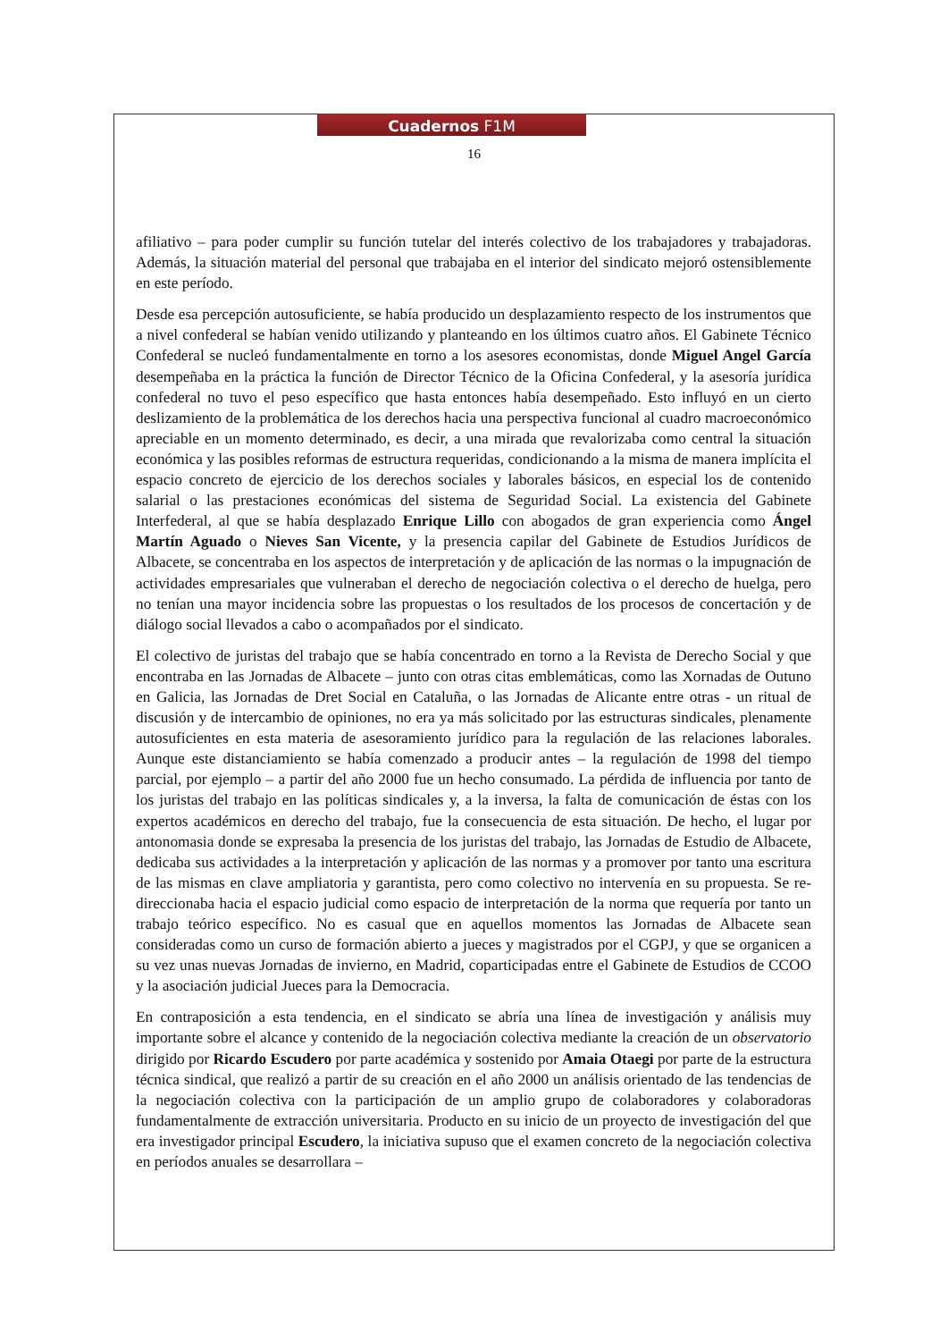Cuadernos F1M
16
afiliativo – para poder cumplir su función tutelar del interés colectivo de los trabajadores y trabajadoras. Además, la situación material del personal que trabajaba en el interior del sindicato mejoró ostensiblemente en este período.
Desde esa percepción autosuficiente, se había producido un desplazamiento respecto de los instrumentos que a nivel confederal se habían venido utilizando y planteando en los últimos cuatro años. El Gabinete Técnico Confederal se nucleó fundamentalmente en torno a los asesores economistas, donde Miguel Angel García desempeñaba en la práctica la función de Director Técnico de la Oficina Confederal, y la asesoría jurídica confederal no tuvo el peso específico que hasta entonces había desempeñado. Esto influyó en un cierto deslizamiento de la problemática de los derechos hacia una perspectiva funcional al cuadro macroeconómico apreciable en un momento determinado, es decir, a una mirada que revalorizaba como central la situación económica y las posibles reformas de estructura requeridas, condicionando a la misma de manera implícita el espacio concreto de ejercicio de los derechos sociales y laborales básicos, en especial los de contenido salarial o las prestaciones económicas del sistema de Seguridad Social. La existencia del Gabinete Interfederal, al que se había desplazado Enrique Lillo con abogados de gran experiencia como Ángel Martín Aguado o Nieves San Vicente, y la presencia capilar del Gabinete de Estudios Jurídicos de Albacete, se concentraba en los aspectos de interpretación y de aplicación de las normas o la impugnación de actividades empresariales que vulneraban el derecho de negociación colectiva o el derecho de huelga, pero no tenían una mayor incidencia sobre las propuestas o los resultados de los procesos de concertación y de diálogo social llevados a cabo o acompañados por el sindicato.
El colectivo de juristas del trabajo que se había concentrado en torno a la Revista de Derecho Social y que encontraba en las Jornadas de Albacete – junto con otras citas emblemáticas, como las Xornadas de Outuno en Galicia, las Jornadas de Dret Social en Cataluña, o las Jornadas de Alicante entre otras - un ritual de discusión y de intercambio de opiniones, no era ya más solicitado por las estructuras sindicales, plenamente autosuficientes en esta materia de asesoramiento jurídico para la regulación de las relaciones laborales. Aunque este distanciamiento se había comenzado a producir antes – la regulación de 1998 del tiempo parcial, por ejemplo – a partir del año 2000 fue un hecho consumado. La pérdida de influencia por tanto de los juristas del trabajo en las políticas sindicales y, a la inversa, la falta de comunicación de éstas con los expertos académicos en derecho del trabajo, fue la consecuencia de esta situación. De hecho, el lugar por antonomasia donde se expresaba la presencia de los juristas del trabajo, las Jornadas de Estudio de Albacete, dedicaba sus actividades a la interpretación y aplicación de las normas y a promover por tanto una escritura de las mismas en clave ampliatoria y garantista, pero como colectivo no intervenía en su propuesta. Se re-direccionaba hacia el espacio judicial como espacio de interpretación de la norma que requería por tanto un trabajo teórico específico. No es casual que en aquellos momentos las Jornadas de Albacete sean consideradas como un curso de formación abierto a jueces y magistrados por el CGPJ, y que se organicen a su vez unas nuevas Jornadas de invierno, en Madrid, coparticipadas entre el Gabinete de Estudios de CCOO y la asociación judicial Jueces para la Democracia.
En contraposición a esta tendencia, en el sindicato se abría una línea de investigación y análisis muy importante sobre el alcance y contenido de la negociación colectiva mediante la creación de un observatorio dirigido por Ricardo Escudero por parte académica y sostenido por Amaia Otaegi por parte de la estructura técnica sindical, que realizó a partir de su creación en el año 2000 un análisis orientado de las tendencias de la negociación colectiva con la participación de un amplio grupo de colaboradores y colaboradoras fundamentalmente de extracción universitaria. Producto en su inicio de un proyecto de investigación del que era investigador principal Escudero, la iniciativa supuso que el examen concreto de la negociación colectiva en períodos anuales se desarrollara –